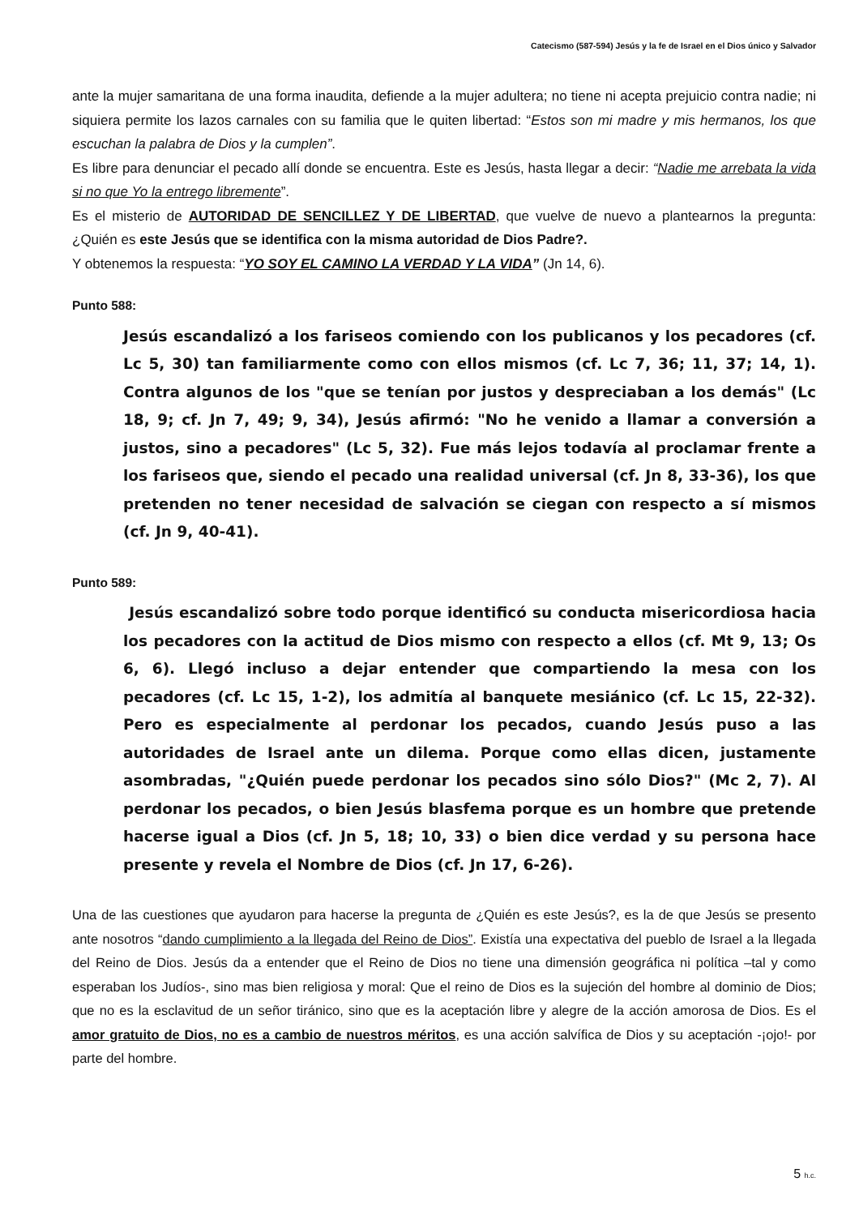Catecismo (587-594) Jesús y la fe de Israel en el Dios único y Salvador
ante la mujer samaritana de una forma inaudita, defiende a la mujer adultera; no tiene ni acepta prejuicio contra nadie; ni siquiera permite los lazos carnales con su familia que le quiten libertad: “Estos son mi madre y mis hermanos, los que escuchan la palabra de Dios y la cumplen”.
Es libre para denunciar el pecado allí donde se encuentra. Este es Jesús, hasta llegar a decir: “Nadie me arrebata la vida si no que Yo la entrego libremente”.
Es el misterio de AUTORIDAD DE SENCILLEZ Y DE LIBERTAD, que vuelve de nuevo a plantearnos la pregunta: ¿Quién es este Jesús que se identifica con la misma autoridad de Dios Padre?.
Y obtenemos la respuesta: “YO SOY EL CAMINO LA VERDAD Y LA VIDA” (Jn 14, 6).
Punto 588:
Jesús escandalizó a los fariseos comiendo con los publicanos y los pecadores (cf. Lc 5, 30) tan familiarmente como con ellos mismos (cf. Lc 7, 36; 11, 37; 14, 1). Contra algunos de los "que se tenían por justos y despreciaban a los demás" (Lc 18, 9; cf. Jn 7, 49; 9, 34), Jesús afirmó: "No he venido a llamar a conversión a justos, sino a pecadores" (Lc 5, 32). Fue más lejos todavía al proclamar frente a los fariseos que, siendo el pecado una realidad universal (cf. Jn 8, 33-36), los que pretenden no tener necesidad de salvación se ciegan con respecto a sí mismos (cf. Jn 9, 40-41).
Punto 589:
Jesús escandalizó sobre todo porque identificó su conducta misericordiosa hacia los pecadores con la actitud de Dios mismo con respecto a ellos (cf. Mt 9, 13; Os 6, 6). Llegó incluso a dejar entender que compartiendo la mesa con los pecadores (cf. Lc 15, 1-2), los admitía al banquete mesiánico (cf. Lc 15, 22-32). Pero es especialmente al perdonar los pecados, cuando Jesús puso a las autoridades de Israel ante un dilema. Porque como ellas dicen, justamente asombradas, "¿Quién puede perdonar los pecados sino sólo Dios?" (Mc 2, 7). Al perdonar los pecados, o bien Jesús blasfema porque es un hombre que pretende hacerse igual a Dios (cf. Jn 5, 18; 10, 33) o bien dice verdad y su persona hace presente y revela el Nombre de Dios (cf. Jn 17, 6-26).
Una de las cuestiones que ayudaron para hacerse la pregunta de ¿Quién es este Jesús?, es la de que Jesús se presento ante nosotros “dando cumplimiento a la llegada del Reino de Dios”. Existía una expectativa del pueblo de Israel a la llegada del Reino de Dios. Jesús da a entender que el Reino de Dios no tiene una dimensión geográfica ni política –tal y como esperaban los Judíos-, sino mas bien religiosa y moral: Que el reino de Dios es la sujeción del hombre al dominio de Dios; que no es la esclavitud de un señor tiránico, sino que es la aceptación libre y alegre de la acción amorosa de Dios. Es el amor gratuito de Dios, no es a cambio de nuestros méritos, es una acción salvífica de Dios y su aceptación -¡ojo!- por parte del hombre.
5 h.c.